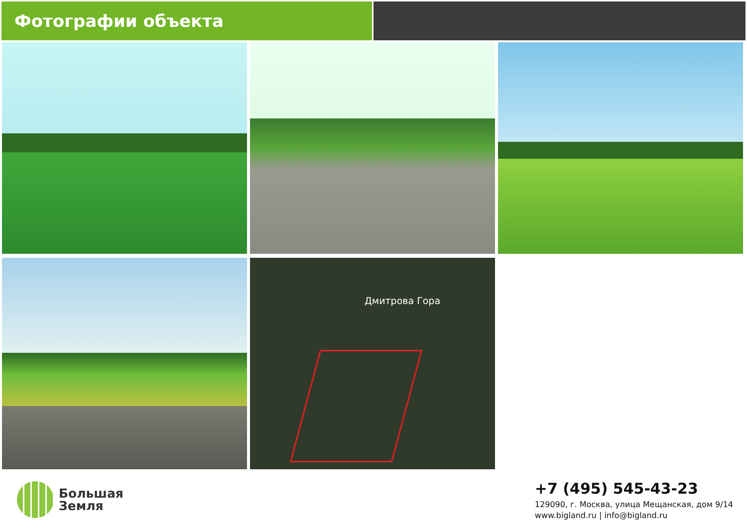Фотографии объекта
Дмитрова Гора
Большая
Земля
+7 (495) 545-43-23
129090, г. Москва, улица Мещанская, дом 9/14
www.bigland.ru | info@bigland.ru